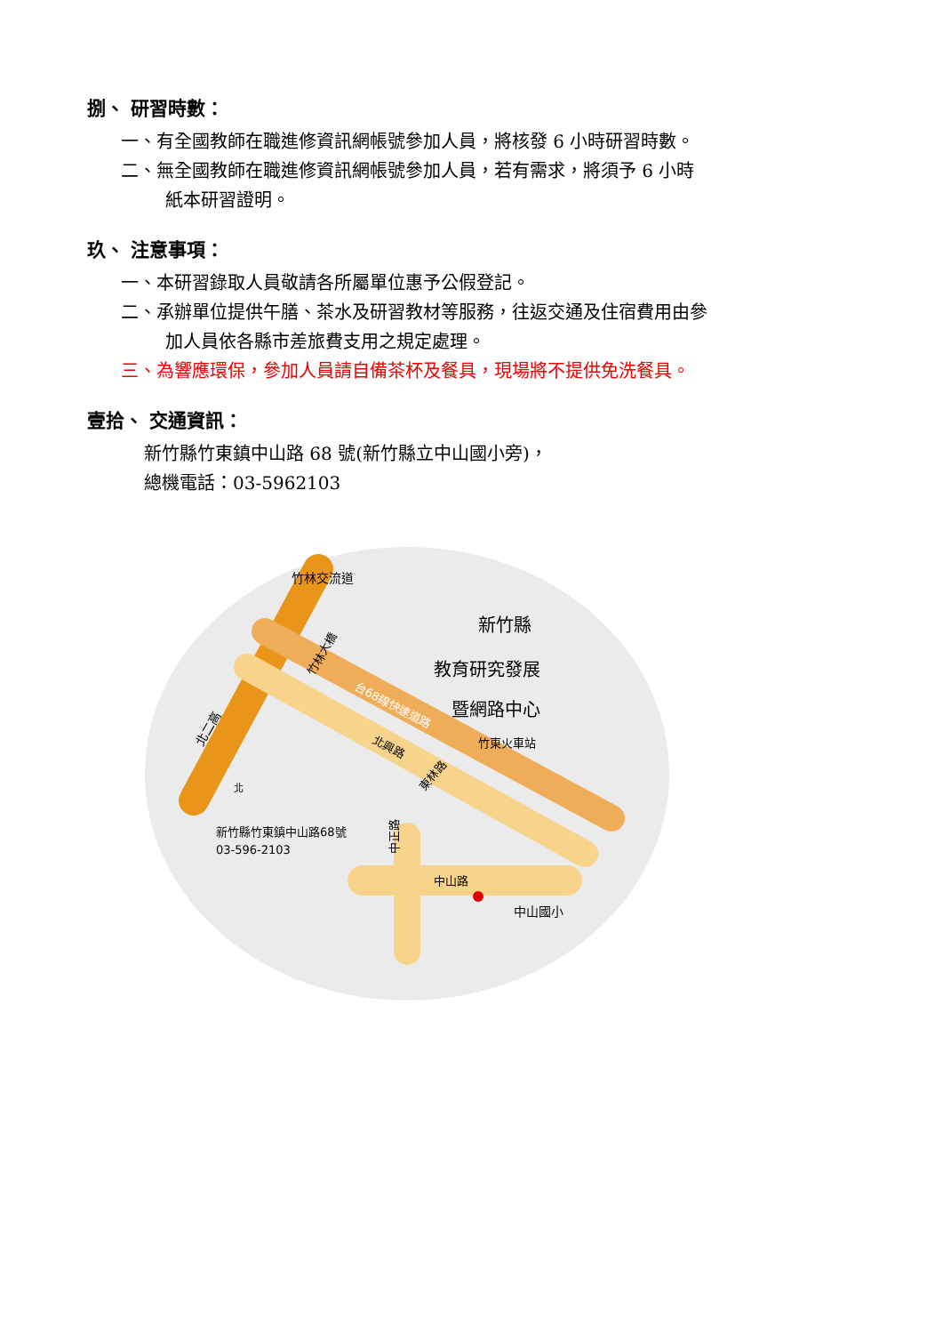捌、 研習時數：
一、有全國教師在職進修資訊網帳號參加人員，將核發 6 小時研習時數。
二、無全國教師在職進修資訊網帳號參加人員，若有需求，將須予 6 小時
紙本研習證明。
玖、 注意事項：
一、本研習錄取人員敬請各所屬單位惠予公假登記。
二、承辦單位提供午膳、茶水及研習教材等服務，往返交通及住宿費用由參
加人員依各縣市差旅費支用之規定處理。
三、為響應環保，參加人員請自備茶杯及餐具，現場將不提供免洗餐具。
壹拾、 交通資訊：
新竹縣竹東鎮中山路 68 號(新竹縣立中山國小旁)，
總機電話：03-5962103
北二高
竹林交流道
台68線快速道路
竹林大橋
北興路
東林路
竹東火車站
新竹縣
教育研究發展
暨網路中心
中正路
中山路
中山國小
新竹縣竹東鎮中山路68號
03-596-2103
北